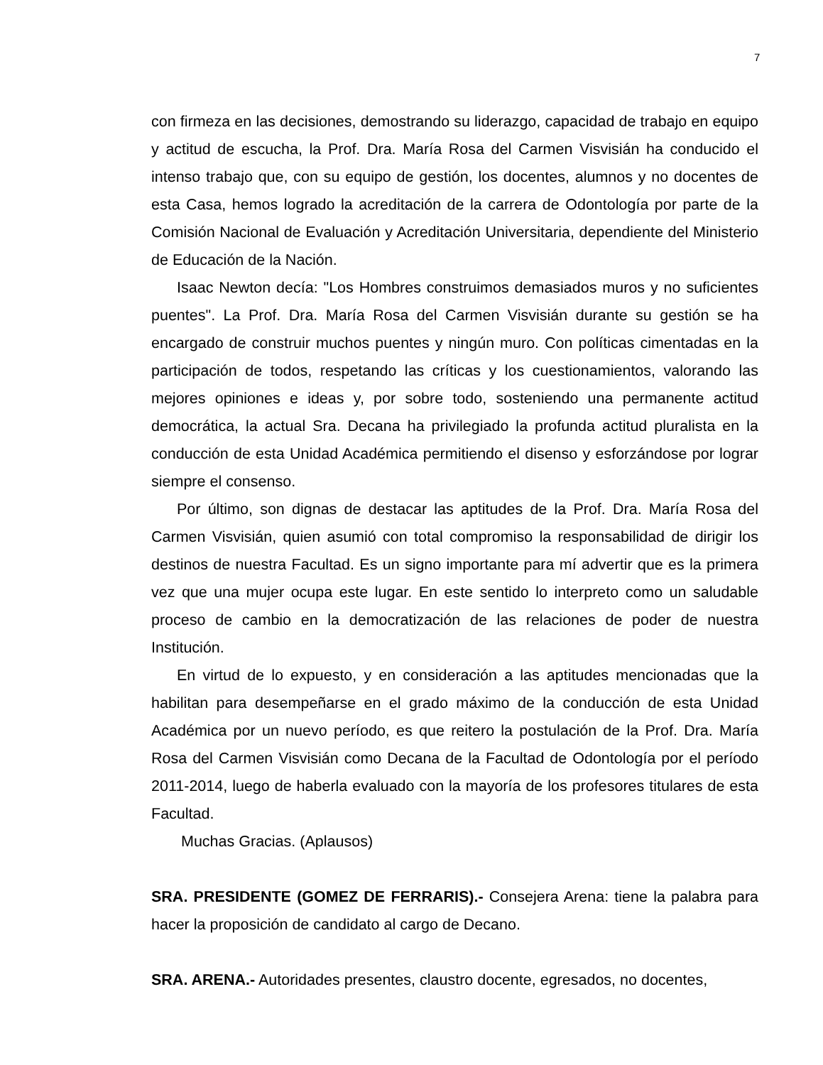7
con firmeza en las decisiones, demostrando su liderazgo, capacidad de trabajo en equipo y actitud de escucha, la Prof. Dra. María Rosa del Carmen Visvisián ha conducido el intenso trabajo que, con su equipo de gestión, los docentes, alumnos y no docentes de esta Casa, hemos logrado la acreditación de la carrera de Odontología por parte de la Comisión Nacional de Evaluación y Acreditación Universitaria, dependiente del Ministerio de Educación de la Nación.
Isaac Newton decía: "Los Hombres construimos demasiados muros y no suficientes puentes". La Prof. Dra. María Rosa del Carmen Visvisián durante su gestión se ha encargado de construir muchos puentes y ningún muro. Con políticas cimentadas en la participación de todos, respetando las críticas y los cuestionamientos, valorando las mejores opiniones e ideas y, por sobre todo, sosteniendo una permanente actitud democrática, la actual Sra. Decana ha privilegiado la profunda actitud pluralista en la conducción de esta Unidad Académica permitiendo el disenso y esforzándose por lograr siempre el consenso.
Por último, son dignas de destacar las aptitudes de la Prof. Dra. María Rosa del Carmen Visvisián, quien asumió con total compromiso la responsabilidad de dirigir los destinos de nuestra Facultad. Es un signo importante para mí advertir que es la primera vez que una mujer ocupa este lugar. En este sentido lo interpreto como un saludable proceso de cambio en la democratización de las relaciones de poder de nuestra Institución.
En virtud de lo expuesto, y en consideración a las aptitudes mencionadas que la habilitan para desempeñarse en el grado máximo de la conducción de esta Unidad Académica por un nuevo período, es que reitero la postulación de la Prof. Dra. María Rosa del Carmen Visvisián como Decana de la Facultad de Odontología por el período 2011-2014, luego de haberla evaluado con la mayoría de los profesores titulares de esta Facultad.
Muchas Gracias. (Aplausos)
SRA. PRESIDENTE (GOMEZ DE FERRARIS).- Consejera Arena: tiene la palabra para hacer la proposición de candidato al cargo de Decano.
SRA. ARENA.- Autoridades presentes, claustro docente, egresados, no docentes,